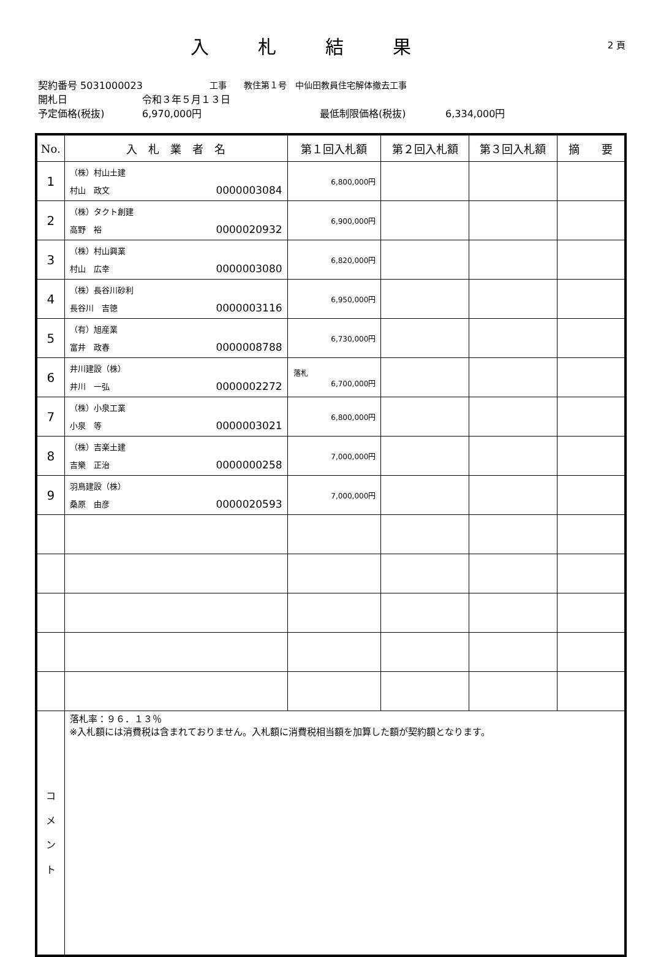入札結果
2 頁
契約番号 5031000023 工事　　教住第１号　中仙田教員住宅解体撤去工事
開札日 令和３年５月１３日
予定価格(税抜) 6,970,000円 最低制限価格(税抜) 6,334,000円
| No. | 入 札 業 者 名 | 第１回入札額 | 第２回入札額 | 第３回入札額 | 摘 要 |
| --- | --- | --- | --- | --- | --- |
| 1 | （株）村山土建 村山 政文 0000003084 | 6,800,000円 | | | |
| 2 | （株）タクト創建 高野 裕 0000020932 | 6,900,000円 | | | |
| 3 | （株）村山興業 村山 広幸 0000003080 | 6,820,000円 | | | |
| 4 | （株）長谷川砂利 長谷川 吉徳 0000003116 | 6,950,000円 | | | |
| 5 | （有）旭産業 富井 政春 0000008788 | 6,730,000円 | | | |
| 6 | 井川建設（株） 井川 一弘 0000002272 | 落札 6,700,000円 | | | |
| 7 | （株）小泉工業 小泉 等 0000003021 | 6,800,000円 | | | |
| 8 | （株）吉楽土建 吉樂 正治 0000000258 | 7,000,000円 | | | |
| 9 | 羽鳥建設（株） 桑原 由彦 0000020593 | 7,000,000円 | | | |
| コ メ ン ト | 落札率：９６．１３％ ※入札額には消費税は含まれておりません。入札額に消費税相当額を加算した額が契約額となります。 | | | | |